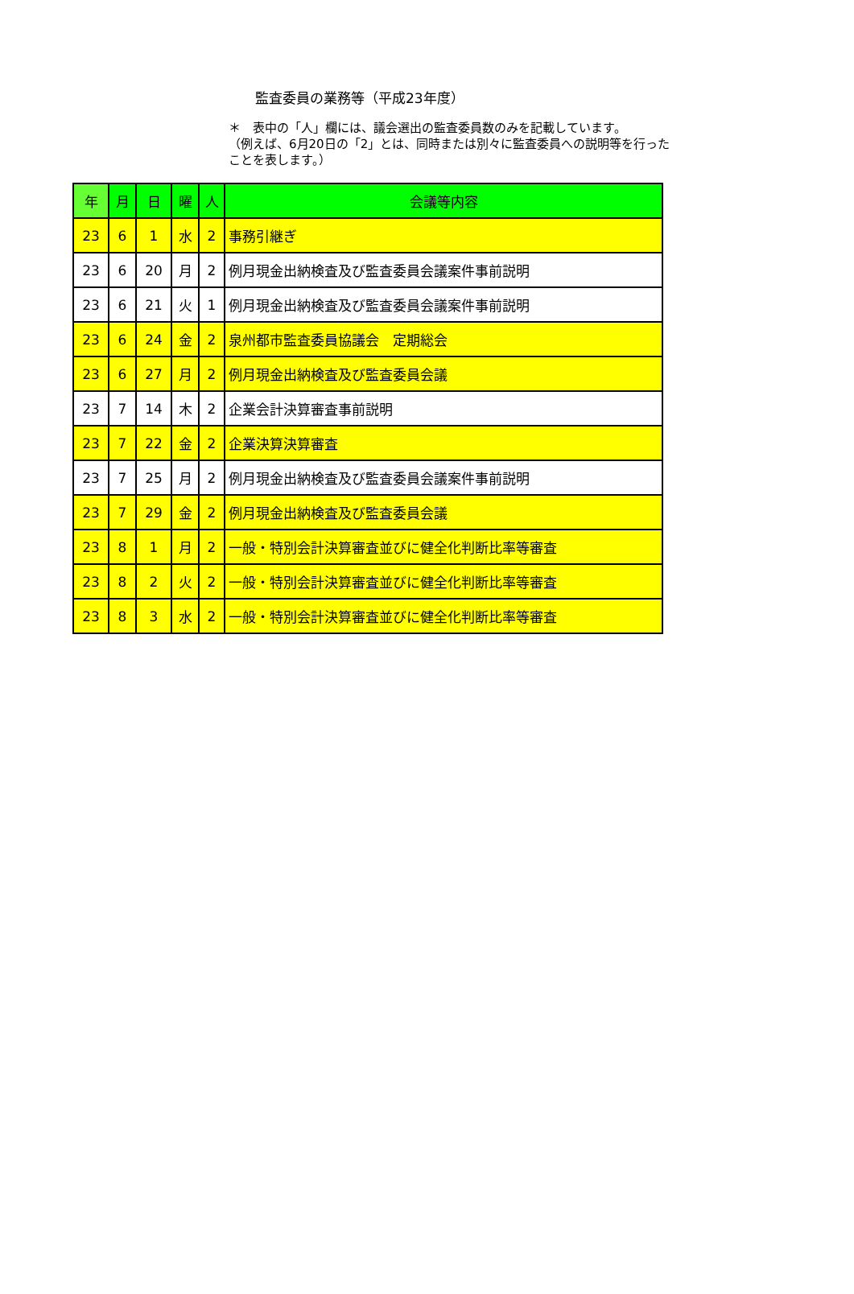監査委員の業務等（平成23年度）
＊　表中の「人」欄には、議会選出の監査委員数のみを記載しています。
（例えば、6月20日の「2」とは、同時または別々に監査委員への説明等を行ったことを表します。）
| 年 | 月 | 日 | 曜 | 人 | 会議等内容 |
| --- | --- | --- | --- | --- | --- |
| 23 | 6 | 1 | 水 | 2 | 事務引継ぎ |
| 23 | 6 | 20 | 月 | 2 | 例月現金出納検査及び監査委員会議案件事前説明 |
| 23 | 6 | 21 | 火 | 1 | 例月現金出納検査及び監査委員会議案件事前説明 |
| 23 | 6 | 24 | 金 | 2 | 泉州都市監査委員協議会 定期総会 |
| 23 | 6 | 27 | 月 | 2 | 例月現金出納検査及び監査委員会議 |
| 23 | 7 | 14 | 木 | 2 | 企業会計決算審査事前説明 |
| 23 | 7 | 22 | 金 | 2 | 企業決算決算審査 |
| 23 | 7 | 25 | 月 | 2 | 例月現金出納検査及び監査委員会議案件事前説明 |
| 23 | 7 | 29 | 金 | 2 | 例月現金出納検査及び監査委員会議 |
| 23 | 8 | 1 | 月 | 2 | 一般・特別会計決算審査並びに健全化判断比率等審査 |
| 23 | 8 | 2 | 火 | 2 | 一般・特別会計決算審査並びに健全化判断比率等審査 |
| 23 | 8 | 3 | 水 | 2 | 一般・特別会計決算審査並びに健全化判断比率等審査 |